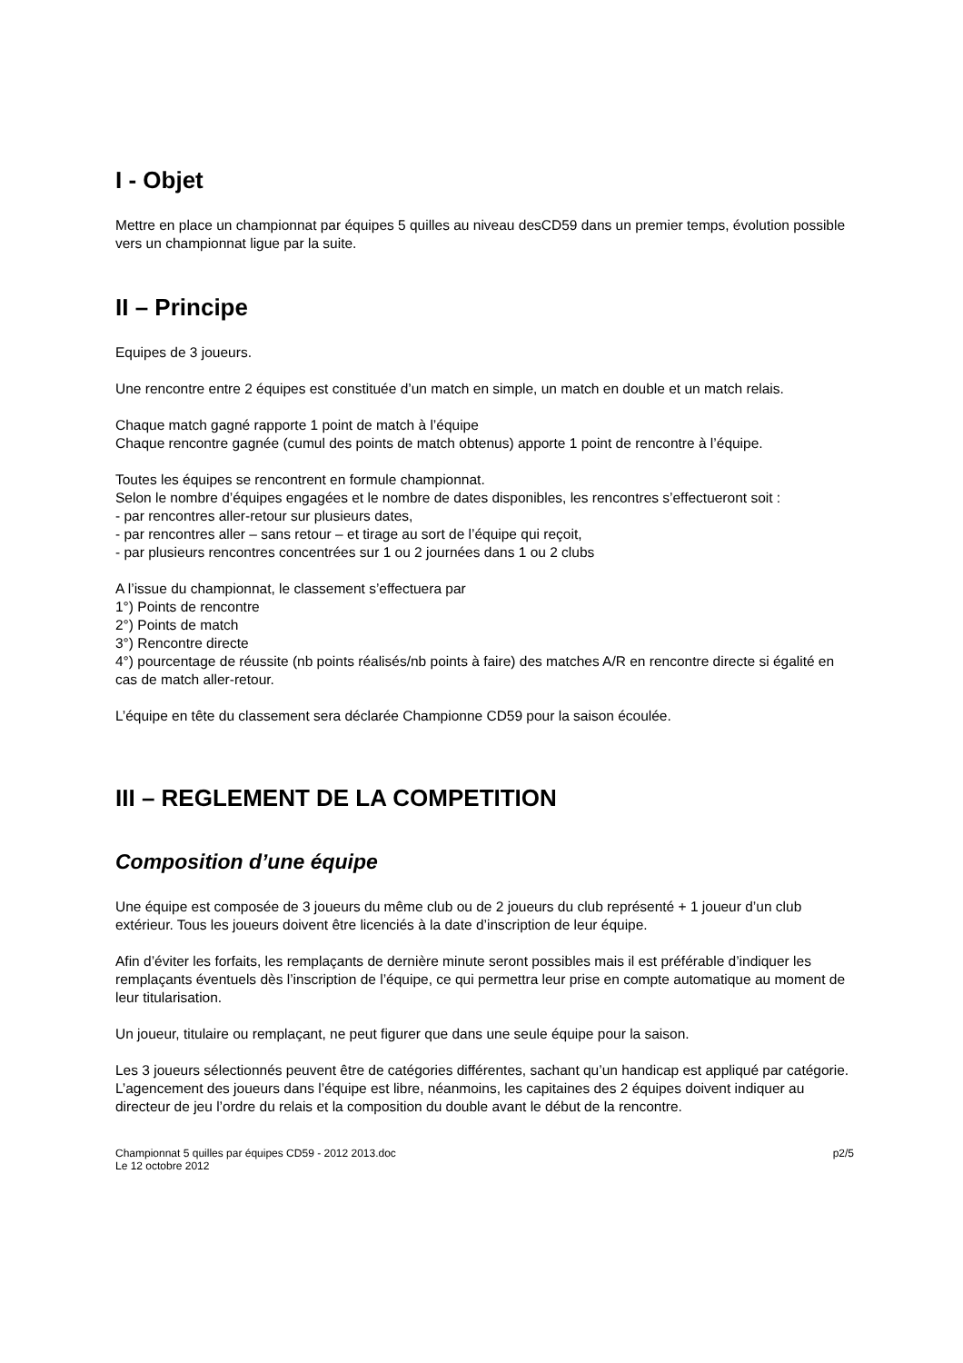I - Objet
Mettre en place un championnat par équipes 5 quilles au niveau desCD59 dans un premier temps, évolution possible vers un championnat ligue par la suite.
II – Principe
Equipes de 3 joueurs.
Une rencontre entre 2 équipes est constituée d’un match en simple, un match en double et un match relais.
Chaque match gagné rapporte 1 point de match à l’équipe
Chaque rencontre gagnée (cumul des points de match obtenus) apporte 1 point de rencontre à l’équipe.
Toutes les équipes se rencontrent en formule championnat.
Selon le nombre d’équipes engagées et le nombre de dates disponibles, les rencontres s’effectueront soit :
- par rencontres aller-retour sur plusieurs dates,
- par rencontres aller – sans retour – et tirage au sort de l’équipe qui reçoit,
- par plusieurs rencontres concentrées sur 1 ou 2 journées dans 1 ou 2 clubs
A l’issue du championnat, le classement s’effectuera par
1°) Points de rencontre
2°) Points de match
3°) Rencontre directe
4°) pourcentage de réussite (nb points réalisés/nb points à faire) des matches A/R en rencontre directe si égalité en cas de match aller-retour.
L’équipe en tête du classement sera déclarée Championne CD59 pour la saison écoulée.
III – REGLEMENT DE LA COMPETITION
Composition d’une équipe
Une équipe est composée de 3 joueurs du même club ou de 2 joueurs du club représenté + 1 joueur d’un club extérieur. Tous les joueurs doivent être licenciés à la date d’inscription de leur équipe.
Afin d’éviter les forfaits, les remplaçants de dernière minute seront possibles mais il est préférable d’indiquer les remplaçants éventuels dès l’inscription de l’équipe, ce qui permettra leur prise en compte automatique au moment de leur titularisation.
Un joueur, titulaire ou remplaçant, ne peut figurer que dans une seule équipe pour la saison.
Les 3 joueurs sélectionnés peuvent être de catégories différentes, sachant qu’un handicap est appliqué par catégorie. L’agencement des joueurs dans l’équipe est libre, néanmoins, les capitaines des 2 équipes doivent indiquer au directeur de jeu l’ordre du relais et la composition du double avant le début de la rencontre.
Championnat 5 quilles par équipes CD59 - 2012 2013.doc
Le 12 octobre 2012
p2/5